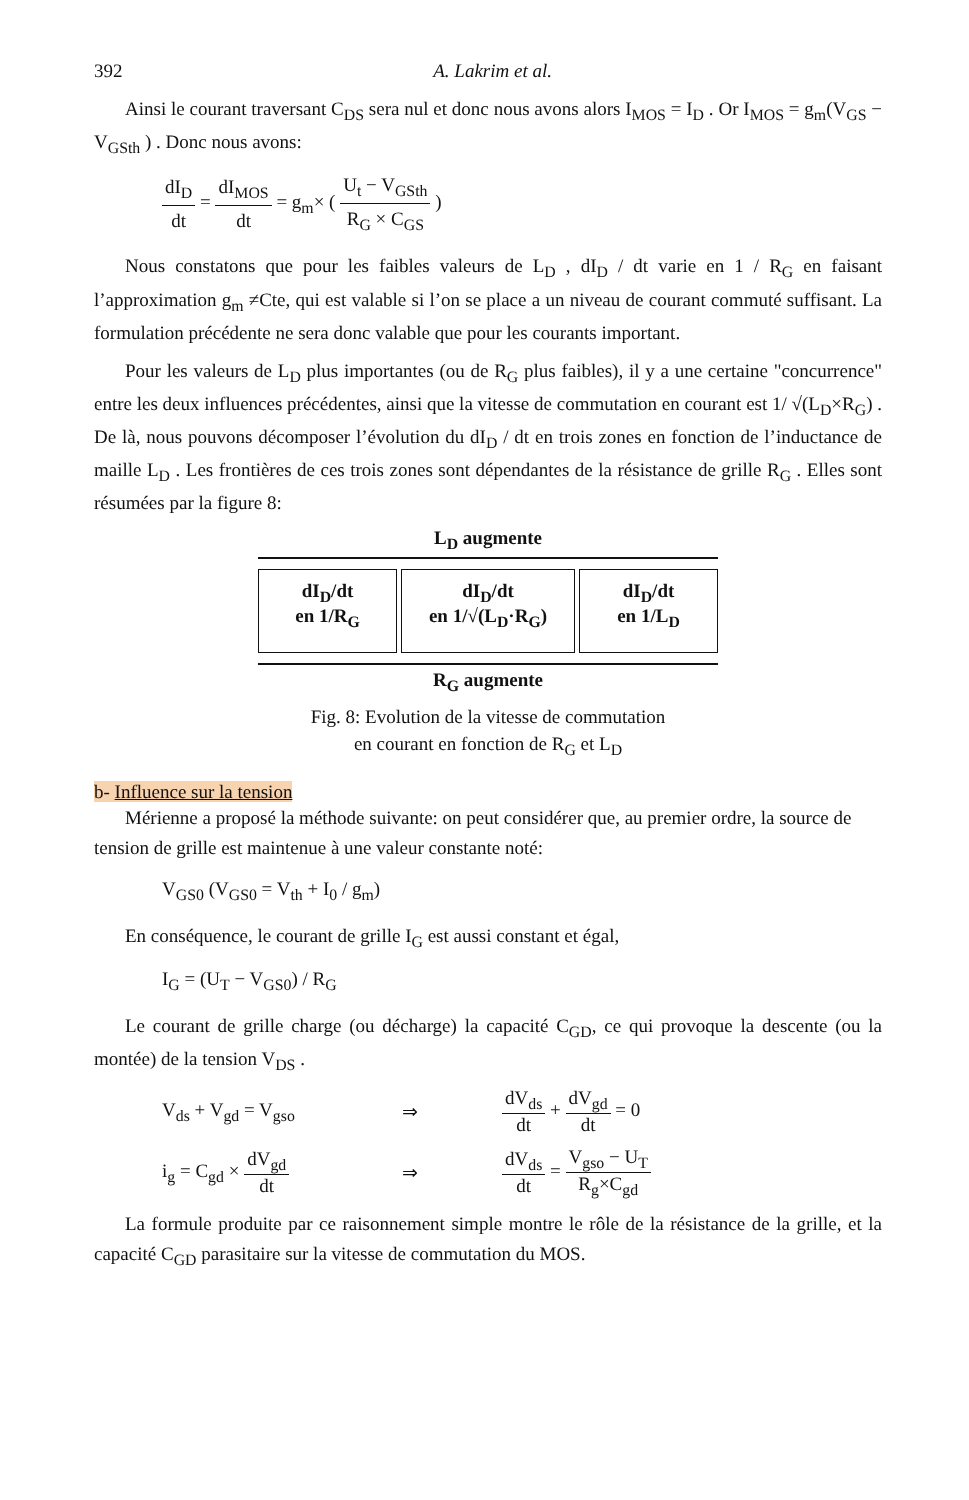392 A. Lakrim et al.
Ainsi le courant traversant C<sub>DS</sub> sera nul et donc nous avons alors I<sub>MOS</sub> = I<sub>D</sub> . Or I<sub>MOS</sub> = g<sub>m</sub>(V<sub>GS</sub> − V<sub>GSth</sub> ) . Donc nous avons:
dI<sub>D</sub> dt = dI<sub>MOS</sub> dt = g<sub>m</sub>× ( U<sub>t</sub> − V<sub>GSth</sub> R<sub>G</sub> × C<sub>GS</sub> )
Nous constatons que pour les faibles valeurs de L<sub>D</sub> , dI<sub>D</sub> / dt varie en 1 / R<sub>G</sub> en faisant l’approximation g<sub>m</sub> ≠Cte, qui est valable si l’on se place a un niveau de courant commuté suffisant. La formulation précédente ne sera donc valable que pour les courants important.
Pour les valeurs de L<sub>D</sub> plus importantes (ou de R<sub>G</sub> plus faibles), il y a une certaine "concurrence" entre les deux influences précédentes, ainsi que la vitesse de commutation en courant est 1/ √(L<sub>D</sub>×R<sub>G</sub>) . De là, nous pouvons décomposer l’évolution du dI<sub>D</sub> / dt en trois zones en fonction de l’inductance de maille L<sub>D</sub> . Les frontières de ces trois zones sont dépendantes de la résistance de grille R<sub>G</sub> . Elles sont résumées par la figure 8:
L<sub>D</sub> augmente
dI<sub>D</sub>/dt
en 1/R<sub>G</sub>
dI<sub>D</sub>/dt
en 1/√(L<sub>D</sub>·R<sub>G</sub>)
dI<sub>D</sub>/dt
en 1/L<sub>D</sub>
R<sub>G</sub> augmente
Fig. 8: Evolution de la vitesse de commutation
en courant en fonction de R<sub>G</sub> et L<sub>D</sub>
b- Influence sur la tension
Mérienne a proposé la méthode suivante: on peut considérer que, au premier ordre, la source de tension de grille est maintenue à une valeur constante noté:
V<sub>GS0</sub> (V<sub>GS0</sub> = V<sub>th</sub> + I<sub>0</sub> / g<sub>m</sub>)
En conséquence, le courant de grille I<sub>G</sub> est aussi constant et égal,
I<sub>G</sub> = (U<sub>T</sub> − V<sub>GS0</sub>) / R<sub>G</sub>
Le courant de grille charge (ou décharge) la capacité C<sub>GD</sub>, ce qui provoque la descente (ou la montée) de la tension V<sub>DS</sub> .
V<sub>ds</sub> + V<sub>gd</sub> = V<sub>gso</sub> ⇒ dV<sub>ds</sub> dt + dV<sub>gd</sub> dt = 0
i<sub>g</sub> = C<sub>gd</sub> × dV<sub>gd</sub> dt ⇒ dV<sub>ds</sub> dt = V<sub>gso</sub> − U<sub>T</sub> R<sub>g</sub>×C<sub>gd</sub>
La formule produite par ce raisonnement simple montre le rôle de la résistance de la grille, et la capacité C<sub>GD</sub> parasitaire sur la vitesse de commutation du MOS.